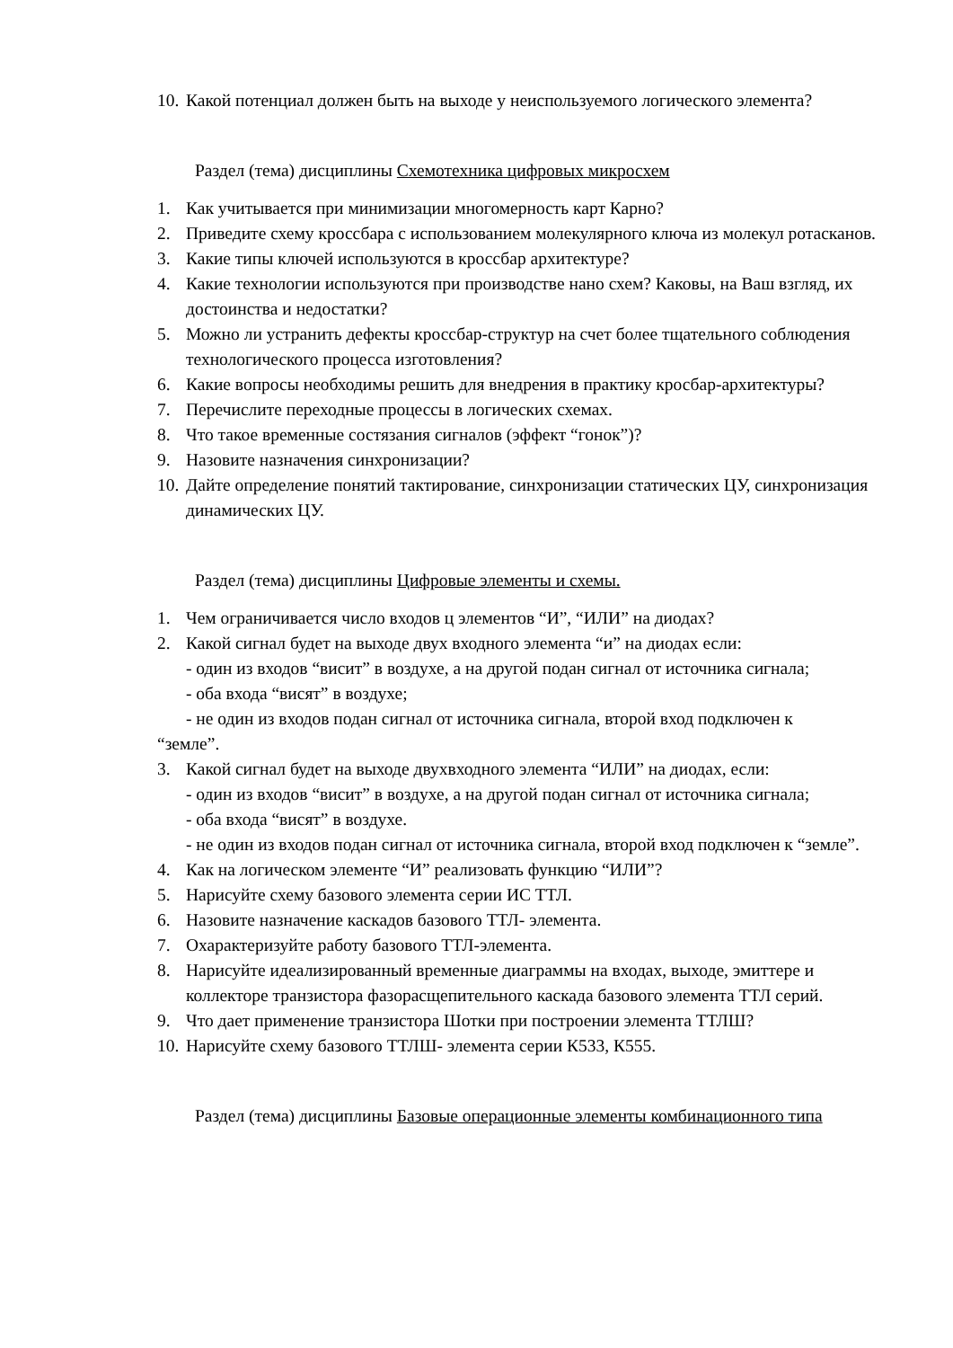10. Какой потенциал должен быть на выходе у неиспользуемого логического элемента?
Раздел (тема) дисциплины Схемотехника цифровых микросхем
1. Как учитывается при минимизации многомерность карт Карно?
2. Приведите схему кроссбара с использованием молекулярного ключа из молекул ротасканов.
3. Какие типы ключей используются в кроссбар архитектуре?
4. Какие технологии используются при производстве нано схем? Каковы, на Ваш взгляд, их достоинства и недостатки?
5. Можно ли устранить дефекты кроссбар-структур на счет более тщательного соблюдения технологического процесса изготовления?
6. Какие вопросы необходимы решить для внедрения в практику кросбар-архитектуры?
7. Перечислите переходные процессы в логических схемах.
8. Что такое временные состязания сигналов (эффект “гонок”)?
9. Назовите назначения синхронизации?
10. Дайте определение понятий тактирование, синхронизации статических ЦУ, синхронизация динамических ЦУ.
Раздел (тема) дисциплины Цифровые элементы и схемы.
1. Чем ограничивается число входов ц элементов “И”, “ИЛИ” на диодах?
2. Какой сигнал будет на выходе двух входного элемента “и” на диодах если:
- один из входов “висит” в воздухе, а на другой подан сигнал от источника сигнала;
- оба входа “висят” в воздухе;
- не один из входов подан сигнал от источника сигнала, второй вход подключен к
“земле”.
3. Какой сигнал будет на выходе двухвходного элемента “ИЛИ” на диодах, если:
- один из входов “висит” в воздухе, а на другой подан сигнал от источника сигнала;
- оба входа “висят” в воздухе.
- не один из входов подан сигнал от источника сигнала, второй вход подключен к “земле”.
4. Как на логическом элементе “И” реализовать функцию “ИЛИ”?
5. Нарисуйте схему базового элемента серии ИС ТТЛ.
6. Назовите назначение каскадов базового ТТЛ- элемента.
7. Охарактеризуйте работу базового ТТЛ-элемента.
8. Нарисуйте идеализированный временные диаграммы на входах, выходе, эмиттере и коллекторе транзистора фазорасщепительного каскада базового элемента ТТЛ серий.
9. Что дает применение транзистора Шотки при построении элемента ТТЛШ?
10. Нарисуйте схему базового ТТЛШ- элемента серии К533, К555.
Раздел (тема) дисциплины Базовые операционные элементы комбинационного типа